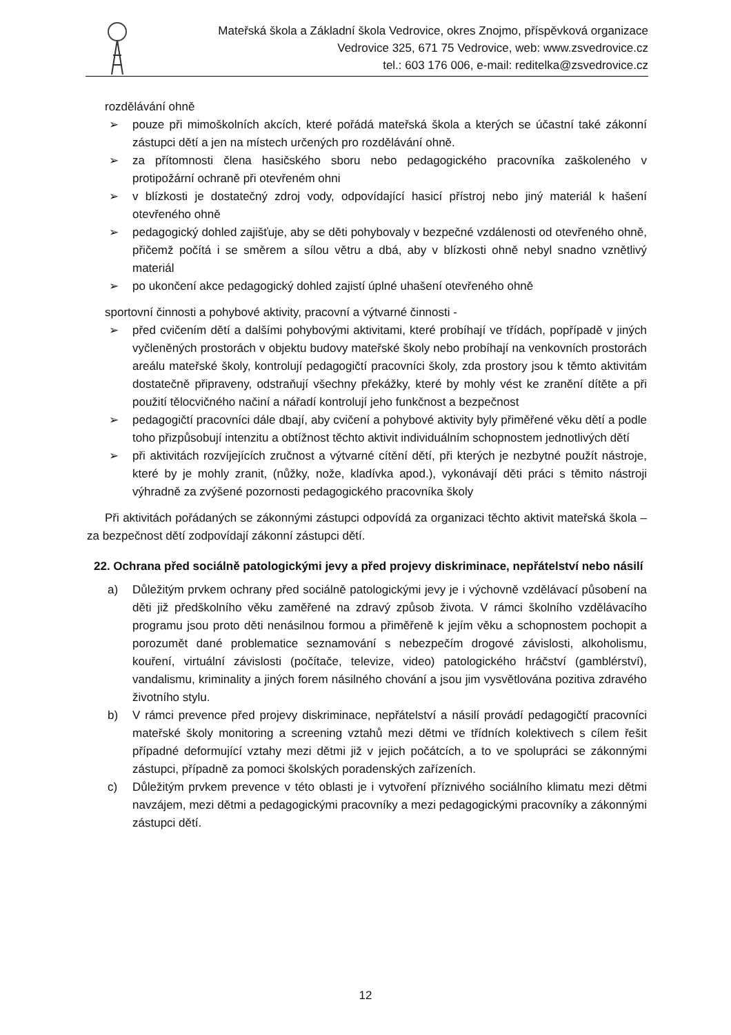Mateřská škola a Základní škola Vedrovice, okres Znojmo, příspěvková organizace
Vedrovice 325, 671 75 Vedrovice, web: www.zsvedrovice.cz
tel.: 603 176 006, e-mail: reditelka@zsvedrovice.cz
rozdělávání ohně
➢ pouze při mimoškolních akcích, které pořádá mateřská škola a kterých se účastní také zákonní zástupci dětí a jen na místech určených pro rozdělávání ohně.
➢ za přítomnosti člena hasičského sboru nebo pedagogického pracovníka zaškoleného v protipožární ochraně při otevřeném ohni
➢ v blízkosti je dostatečný zdroj vody, odpovídající hasicí přístroj nebo jiný materiál k hašení otevřeného ohně
➢ pedagogický dohled zajišťuje, aby se děti pohybovaly v bezpečné vzdálenosti od otevřeného ohně, přičemž počítá i se směrem a sílou větru a dbá, aby v blízkosti ohně nebyl snadno vznětlivý materiál
➢ po ukončení akce pedagogický dohled zajistí úplné uhašení otevřeného ohně
sportovní činnosti a pohybové aktivity, pracovní a výtvarné činnosti -
➢ před cvičením dětí a dalšími pohybovými aktivitami, které probíhají ve třídách, popřípadě v jiných vyčleněných prostorách v objektu budovy mateřské školy nebo probíhají na venkovních prostorách areálu mateřské školy, kontrolují pedagogičtí pracovníci školy, zda prostory jsou k těmto aktivitám dostatečně připraveny, odstraňují všechny překážky, které by mohly vést ke zranění dítěte a při použití tělocvičného načiní a nářadí kontrolují jeho funkčnost a bezpečnost
➢ pedagogičtí pracovníci dále dbají, aby cvičení a pohybové aktivity byly přiměřené věku dětí a podle toho přizpůsobují intenzitu a obtížnost těchto aktivit individuálním schopnostem jednotlivých dětí
➢ při aktivitách rozvíjejících zručnost a výtvarné cítění dětí, při kterých je nezbytné použít nástroje, které by je mohly zranit, (nůžky, nože, kladívka apod.), vykonávají děti práci s těmito nástroji výhradně za zvýšené pozornosti pedagogického pracovníka školy
Při aktivitách pořádaných se zákonnými zástupci odpovídá za organizaci těchto aktivit mateřská škola – za bezpečnost dětí zodpovídají zákonní zástupci dětí.
22. Ochrana před sociálně patologickými jevy a před projevy diskriminace, nepřátelství nebo násilí
a) Důležitým prvkem ochrany před sociálně patologickými jevy je i výchovně vzdělávací působení na děti již předškolního věku zaměřené na zdravý způsob života. V rámci školního vzdělávacího programu jsou proto děti nenásilnou formou a přiměřeně k jejím věku a schopnostem pochopit a porozumět dané problematice seznamování s nebezpečím drogové závislosti, alkoholismu, kouření, virtuální závislosti (počítače, televize, video) patologického hráčství (gamblérství), vandalismu, kriminality a jiných forem násilného chování a jsou jim vysvětlována pozitiva zdravého životního stylu.
b) V rámci prevence před projevy diskriminace, nepřátelství a násilí provádí pedagogičtí pracovníci mateřské školy monitoring a screening vztahů mezi dětmi ve třídních kolektivech s cílem řešit případné deformující vztahy mezi dětmi již v jejich počátcích, a to ve spolupráci se zákonnými zástupci, případně za pomoci školských poradenských zařízeních.
c) Důležitým prvkem prevence v této oblasti je i vytvoření příznivého sociálního klimatu mezi dětmi navzájem, mezi dětmi a pedagogickými pracovníky a mezi pedagogickými pracovníky a zákonnými zástupci dětí.
12